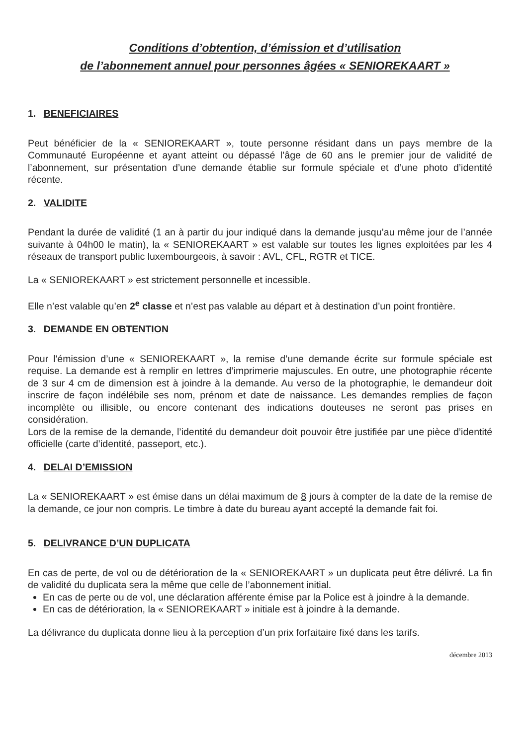Conditions d’obtention, d’émission et d’utilisation
de l’abonnement annuel pour personnes âgées « SENIOREKAART »
1. BENEFICIAIRES
Peut bénéficier de la « SENIOREKAART », toute personne résidant dans un pays membre de la Communauté Européenne et ayant atteint ou dépassé l’âge de 60 ans le premier jour de validité de l’abonnement, sur présentation d’une demande établie sur formule spéciale et d’une photo d’identité récente.
2. VALIDITE
Pendant la durée de validité (1 an à partir du jour indiqué dans la demande jusqu’au même jour de l’année suivante à 04h00 le matin), la « SENIOREKAART » est valable sur toutes les lignes exploitées par les 4 réseaux de transport public luxembourgeois, à savoir : AVL, CFL, RGTR et TICE.
La « SENIOREKAART » est strictement personnelle et incessible.
Elle n’est valable qu’en 2<sup>e</sup> classe et n’est pas valable au départ et à destination d’un point frontière.
3. DEMANDE EN OBTENTION
Pour l'émission d’une « SENIOREKAART », la remise d’une demande écrite sur formule spéciale est requise. La demande est à remplir en lettres d’imprimerie majuscules. En outre, une photographie récente de 3 sur 4 cm de dimension est à joindre à la demande. Au verso de la photographie, le demandeur doit inscrire de façon indélébile ses nom, prénom et date de naissance. Les demandes remplies de façon incomplète ou illisible, ou encore contenant des indications douteuses ne seront pas prises en considération.
Lors de la remise de la demande, l’identité du demandeur doit pouvoir être justifiée par une pièce d’identité officielle (carte d’identité, passeport, etc.).
4. DELAI D’EMISSION
La « SENIOREKAART » est émise dans un délai maximum de 8 jours à compter de la date de la remise de la demande, ce jour non compris. Le timbre à date du bureau ayant accepté la demande fait foi.
5. DELIVRANCE D’UN DUPLICATA
En cas de perte, de vol ou de détérioration de la « SENIOREKAART » un duplicata peut être délivré. La fin de validité du duplicata sera la même que celle de l’abonnement initial.
En cas de perte ou de vol, une déclaration afférente émise par la Police est à joindre à la demande.
En cas de détérioration, la « SENIOREKAART » initiale est à joindre à la demande.
La délivrance du duplicata donne lieu à la perception d’un prix forfaitaire fixé dans les tarifs.
décembre 2013